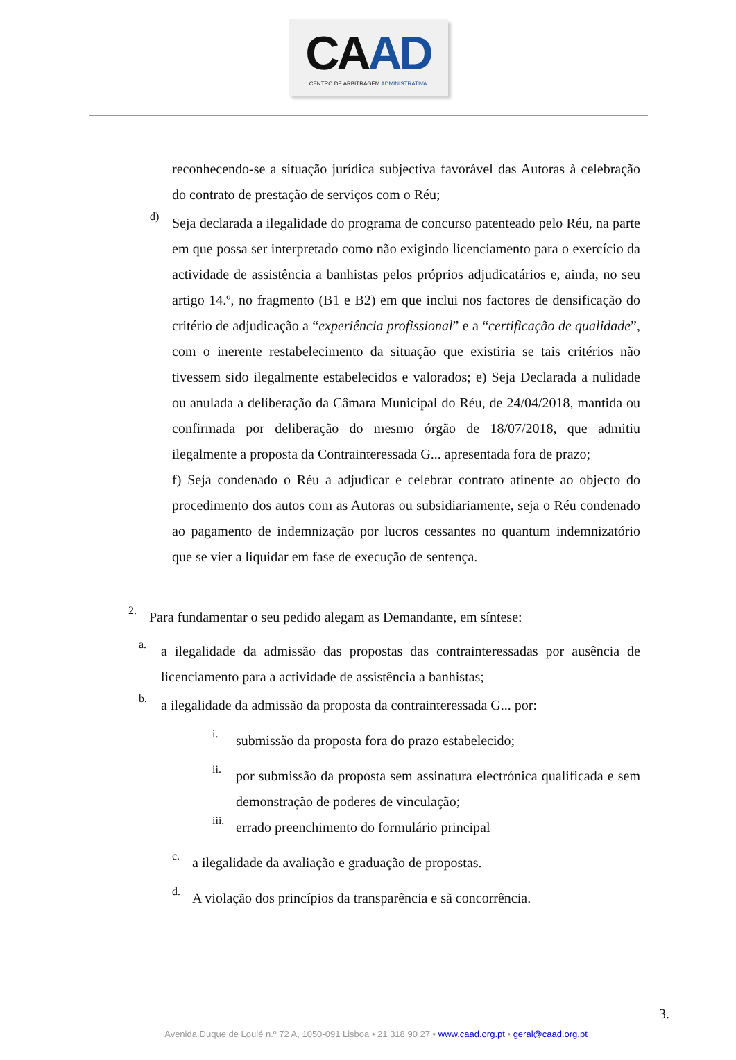CAAD
CENTRO DE ARBITRAGEM ADMINISTRATIVA
reconhecendo-se a situação jurídica subjectiva favorável das Autoras à celebração do contrato de prestação de serviços com o Réu;
d)
Seja declarada a ilegalidade do programa de concurso patenteado pelo Réu, na parte em que possa ser interpretado como não exigindo licenciamento para o exercício da actividade de assistência a banhistas pelos próprios adjudicatários e, ainda, no seu artigo 14.º, no fragmento (B1 e B2) em que inclui nos factores de densificação do critério de adjudicação a “experiência profissional” e a “certificação de qualidade”, com o inerente restabelecimento da situação que existiria se tais critérios não tivessem sido ilegalmente estabelecidos e valorados; e) Seja Declarada a nulidade ou anulada a deliberação da Câmara Municipal do Réu, de 24/04/2018, mantida ou confirmada por deliberação do mesmo órgão de 18/07/2018, que admitiu ilegalmente a proposta da Contrainteressada G... apresentada fora de prazo;
f) Seja condenado o Réu a adjudicar e celebrar contrato atinente ao objecto do procedimento dos autos com as Autoras ou subsidiariamente, seja o Réu condenado ao pagamento de indemnização por lucros cessantes no quantum indemnizatório que se vier a liquidar em fase de execução de sentença.
2.
Para fundamentar o seu pedido alegam as Demandante, em síntese:
a.
a ilegalidade da admissão das propostas das contrainteressadas por ausência de licenciamento para a actividade de assistência a banhistas;
b.
a ilegalidade da admissão da proposta da contrainteressada G... por:
i.
submissão da proposta fora do prazo estabelecido;
ii.
por submissão da proposta sem assinatura electrónica qualificada e sem demonstração de poderes de vinculação;
iii.
errado preenchimento do formulário principal
c.
a ilegalidade da avaliação e graduação de propostas.
d.
A violação dos princípios da transparência e sã concorrência.
3.
Avenida Duque de Loulé n.º 72 A, 1050-091 Lisboa • 21 318 90 27 • www.caad.org.pt • geral@caad.org.pt